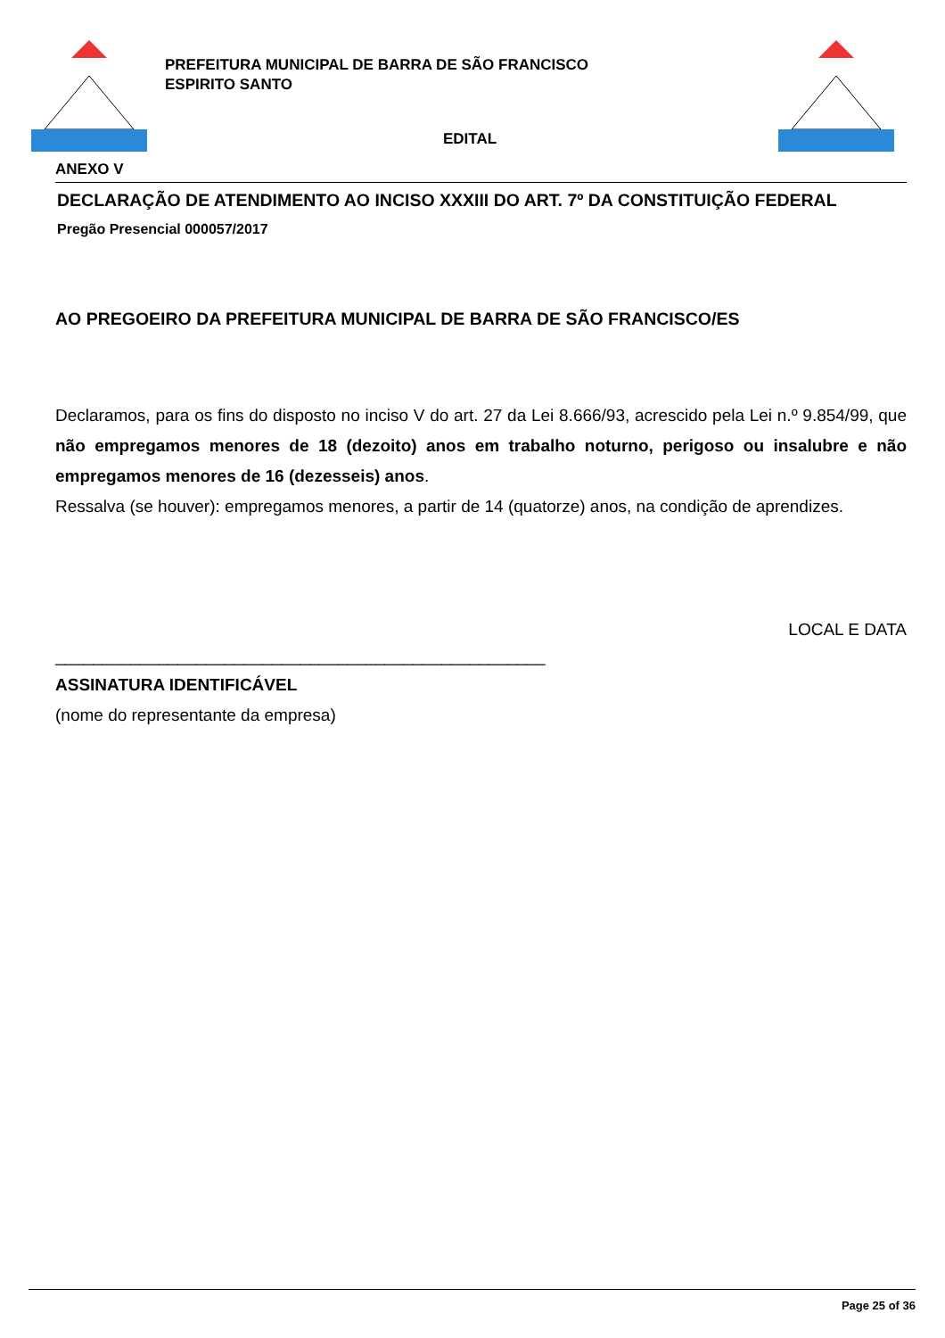PREFEITURA MUNICIPAL DE BARRA DE SÃO FRANCISCO
ESPIRITO SANTO
EDITAL
ANEXO V
DECLARAÇÃO DE ATENDIMENTO AO INCISO XXXIII DO ART. 7º DA CONSTITUIÇÃO FEDERAL
Pregão Presencial 000057/2017
AO PREGOEIRO DA PREFEITURA MUNICIPAL DE BARRA DE SÃO FRANCISCO/ES
Declaramos, para os fins do disposto no inciso V do art. 27 da Lei 8.666/93, acrescido pela Lei n.º 9.854/99, que não empregamos menores de 18 (dezoito) anos em trabalho noturno, perigoso ou insalubre e não empregamos menores de 16 (dezesseis) anos.
Ressalva (se houver): empregamos menores, a partir de 14 (quatorze) anos, na condição de aprendizes.
LOCAL E DATA
____________________________________________________
ASSINATURA IDENTIFICÁVEL
(nome do representante da empresa)
Page 25 of 36